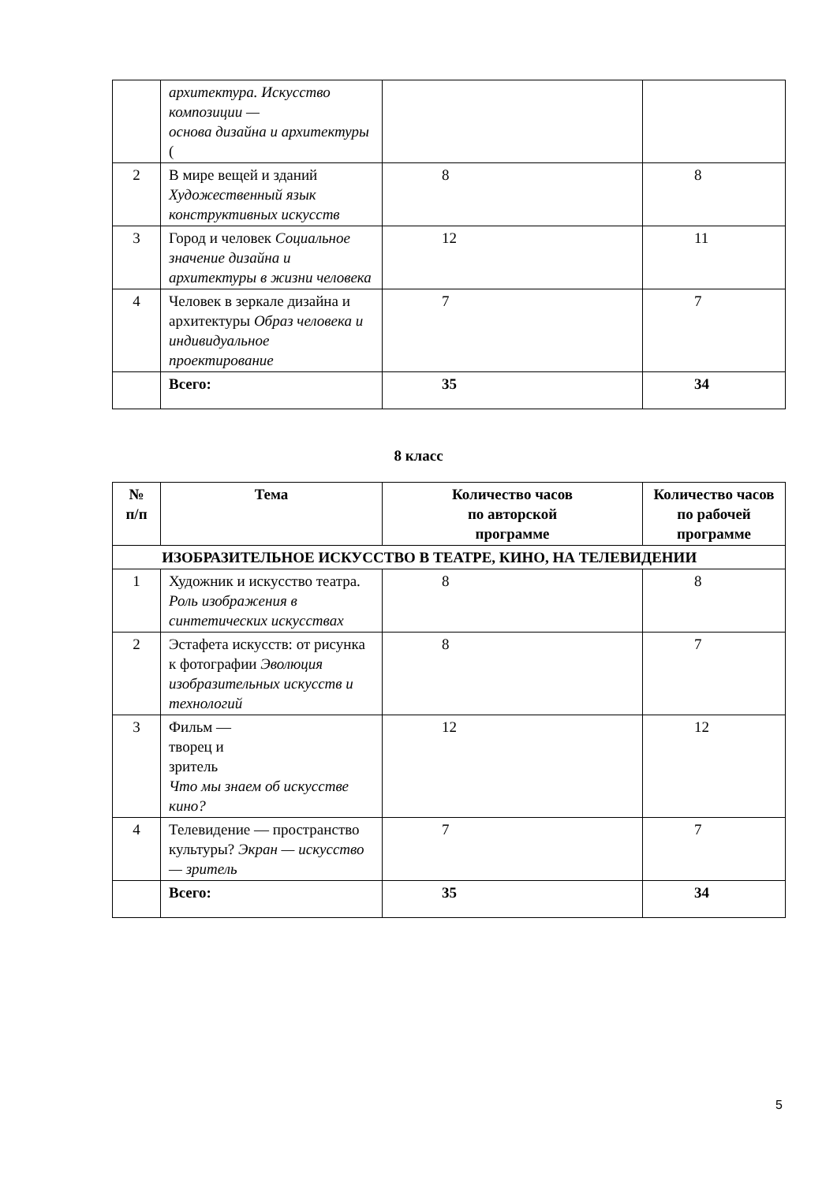| | архитектура. Искусство композиции — основа дизайна и архитектуры ( | | |
| 2 | В мире вещей и зданий Художественный язык конструктивных искусств | 8 | 8 |
| 3 | Город и человек Социальное значение дизайна и архитектуры в жизни человека | 12 | 11 |
| 4 | Человек в зеркале дизайна и архитектуры Образ человека и индивидуальное проектирование | 7 | 7 |
| | Всего: | 35 | 34 |
8 класс
| № п/п | Тема | Количество часов по авторской программе | Количество часов по рабочей программе |
| --- | --- | --- | --- |
| ИЗОБРАЗИТЕЛЬНОЕ ИСКУССТВО В ТЕАТРЕ, КИНО, НА ТЕЛЕВИДЕНИИ | | | |
| 1 | Художник и искусство театра. Роль изображения в синтетических искусствах | 8 | 8 |
| 2 | Эстафета искусств: от рисунка к фотографии Эволюция изобразительных искусств и технологий | 8 | 7 |
| 3 | Фильм — творец и зритель Что мы знаем об искусстве кино? | 12 | 12 |
| 4 | Телевидение — пространство культуры? Экран — искусство — зритель | 7 | 7 |
| | Всего: | 35 | 34 |
5